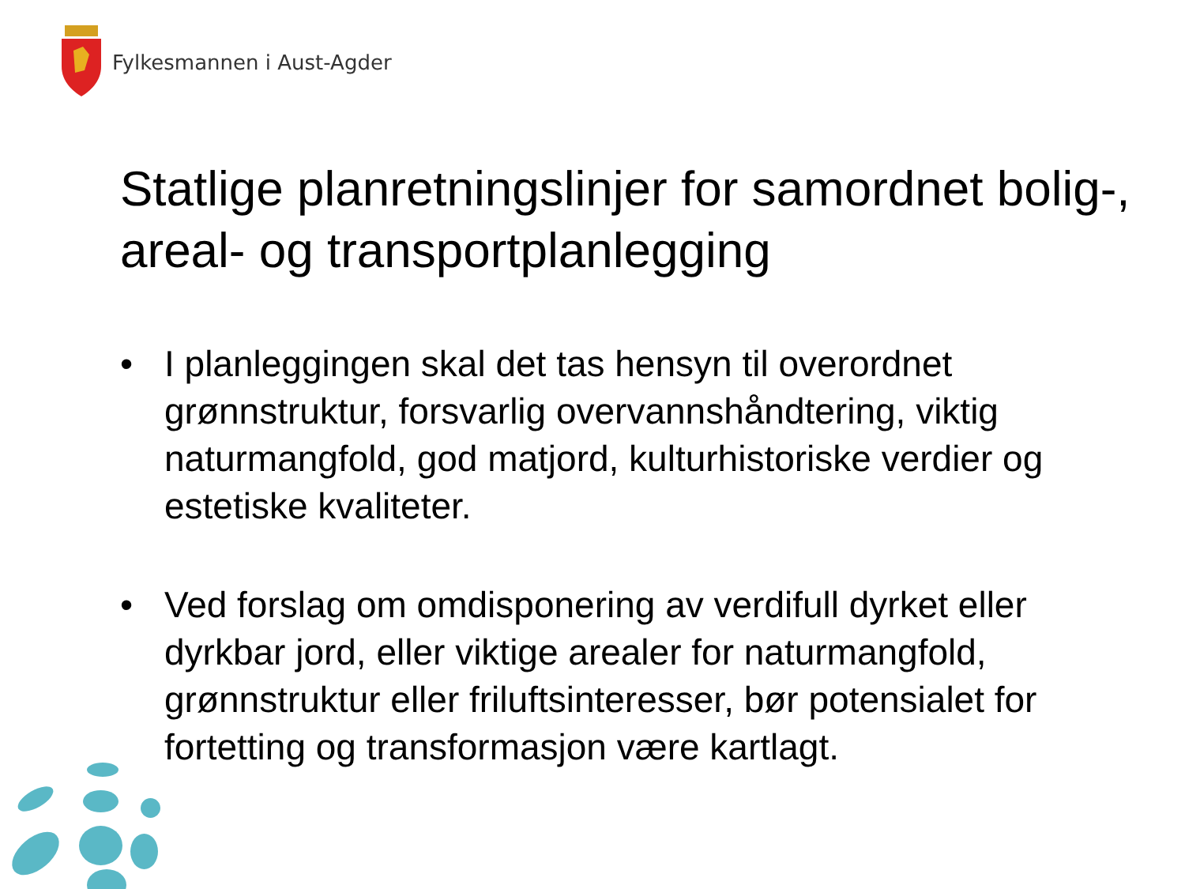Fylkesmannen i Aust-Agder
Statlige planretningslinjer for samordnet bolig-, areal- og transportplanlegging
• I planleggingen skal det tas hensyn til overordnet grønnstruktur, forsvarlig overvannshåndtering, viktig naturmangfold, god matjord, kulturhistoriske verdier og estetiske kvaliteter.
• Ved forslag om omdisponering av verdifull dyrket eller dyrkbar jord, eller viktige arealer for naturmangfold, grønnstruktur eller friluftsinteresser, bør potensialet for fortetting og transformasjon være kartlagt.